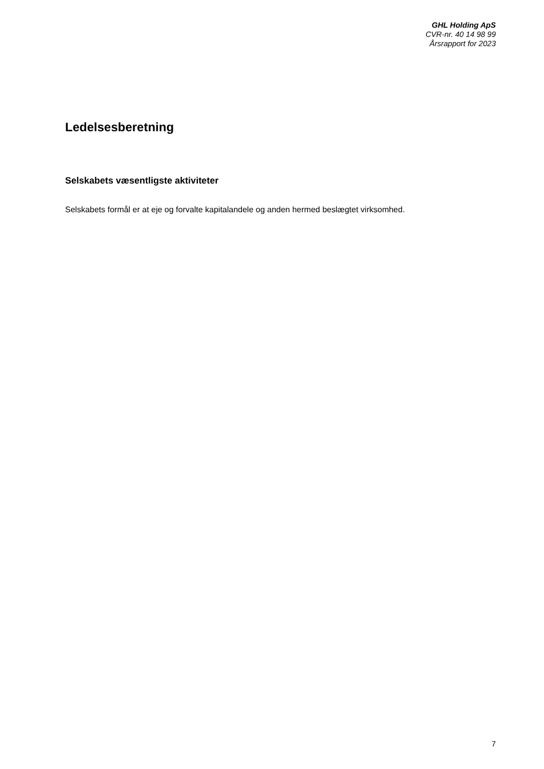GHL Holding ApS
CVR-nr. 40 14 98 99
Årsrapport for 2023
Ledelsesberetning
Selskabets væsentligste aktiviteter
Selskabets formål er at eje og forvalte kapitalandele og anden hermed beslægtet virksomhed.
7